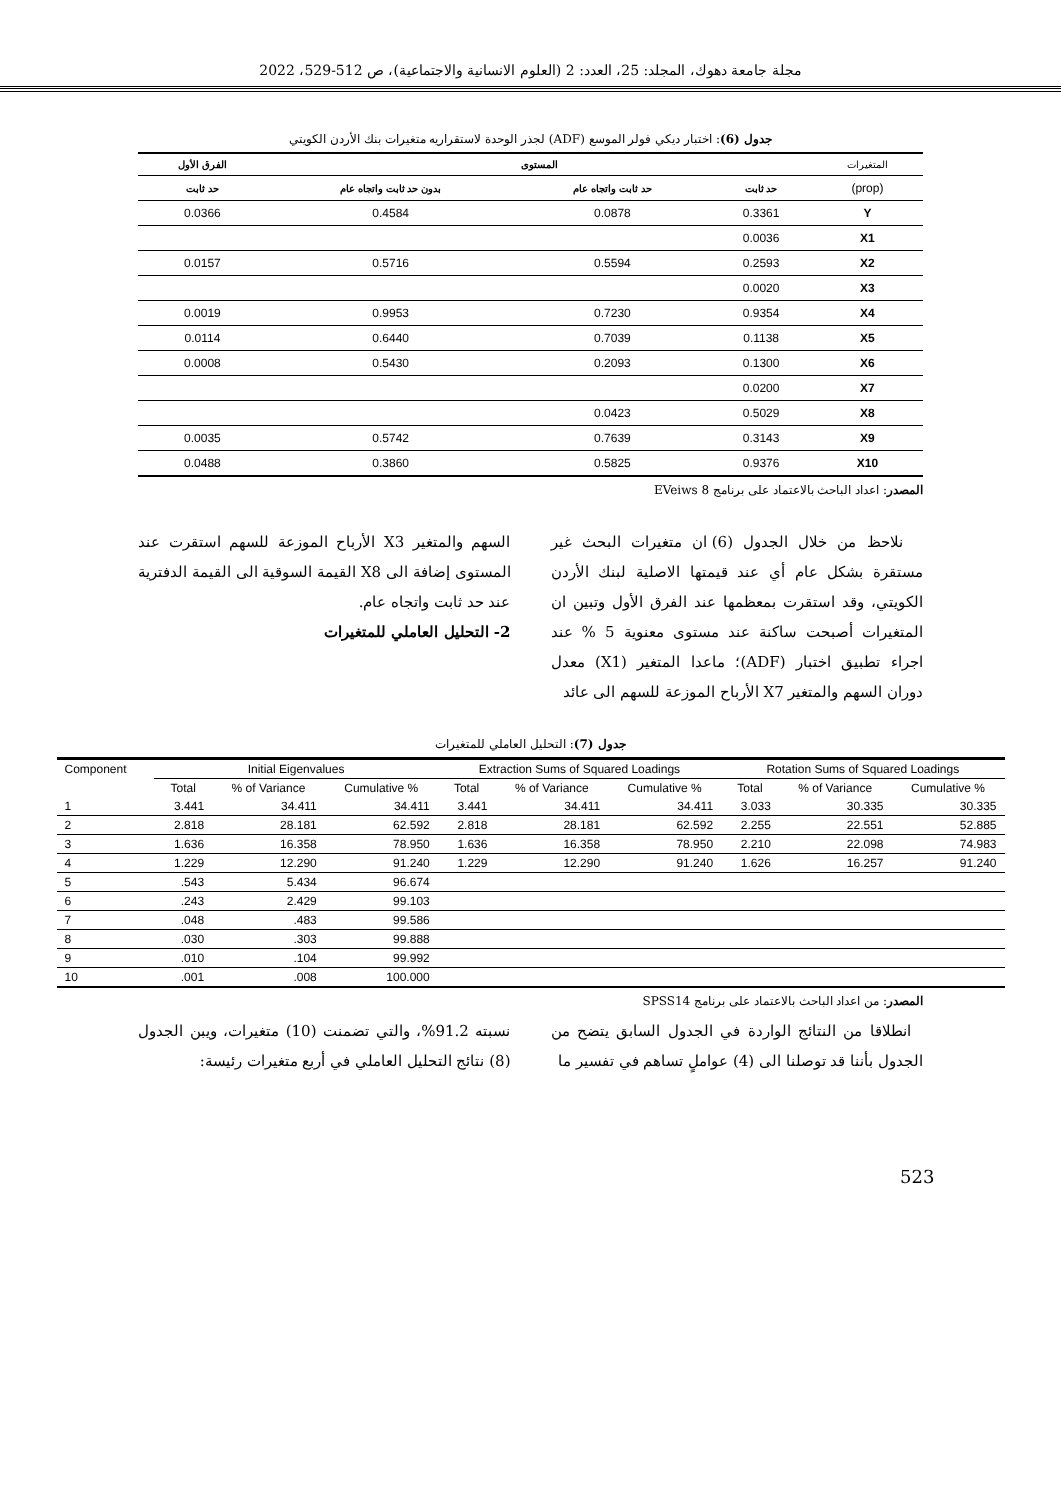مجلة جامعة دهوك، المجلد: 25، العدد: 2 (العلوم الانسانية والاجتماعية)، ص 512-529، 2022
جدول (6): اختبار ديكي فولر الموسع (ADF) لجذر الوحدة لاستقراريه متغيرات بنك الأردن الكويتي
| المتغيرات | المستوى | | | الفرق الأول |
| --- | --- | --- | --- | --- |
| (prop) | حد ثابت | حد ثابت واتجاه عام | بدون حد ثابت واتجاه عام | حد ثابت |
| Y | 0.3361 | 0.0878 | 0.4584 | 0.0366 |
| X1 | 0.0036 | | | |
| X2 | 0.2593 | 0.5594 | 0.5716 | 0.0157 |
| X3 | 0.0020 | | | |
| X4 | 0.9354 | 0.7230 | 0.9953 | 0.0019 |
| X5 | 0.1138 | 0.7039 | 0.6440 | 0.0114 |
| X6 | 0.1300 | 0.2093 | 0.5430 | 0.0008 |
| X7 | 0.0200 | | | |
| X8 | 0.5029 | 0.0423 | | |
| X9 | 0.3143 | 0.7639 | 0.5742 | 0.0035 |
| X10 | 0.9376 | 0.5825 | 0.3860 | 0.0488 |
المصدر: اعداد الباحث بالاعتماد على برنامج EVeiws 8
نلاحظ من خلال الجدول (6) ان متغيرات البحث غير مستقرة بشكل عام أي عند قيمتها الاصلية لبنك الأردن الكويتي، وقد استقرت بمعظمها عند الفرق الأول وتبين ان المتغيرات أصبحت ساكنة عند مستوى معنوية 5 % عند اجراء تطبيق اختبار (ADF)؛ ماعدا المتغير (X1) معدل دوران السهم والمتغير X7 الأرباح الموزعة للسهم الى عائد
السهم والمتغير X3 الأرباح الموزعة للسهم استقرت عند المستوى إضافة الى X8 القيمة السوقية الى القيمة الدفترية عند حد ثابت واتجاه عام.
2- التحليل العاملي للمتغيرات
جدول (7): التحليل العاملي للمتغيرات
| Component | Initial Eigenvalues | | | Extraction Sums of Squared Loadings | | | Rotation Sums of Squared Loadings | | |
| --- | --- | --- | --- | --- | --- | --- | --- | --- | --- |
| | Total | % of Variance | Cumulative % | Total | % of Variance | Cumulative % | Total | % of Variance | Cumulative % |
| 1 | 3.441 | 34.411 | 34.411 | 3.441 | 34.411 | 34.411 | 3.033 | 30.335 | 30.335 |
| 2 | 2.818 | 28.181 | 62.592 | 2.818 | 28.181 | 62.592 | 2.255 | 22.551 | 52.885 |
| 3 | 1.636 | 16.358 | 78.950 | 1.636 | 16.358 | 78.950 | 2.210 | 22.098 | 74.983 |
| 4 | 1.229 | 12.290 | 91.240 | 1.229 | 12.290 | 91.240 | 1.626 | 16.257 | 91.240 |
| 5 | .543 | 5.434 | 96.674 | | | | | | |
| 6 | .243 | 2.429 | 99.103 | | | | | | |
| 7 | .048 | .483 | 99.586 | | | | | | |
| 8 | .030 | .303 | 99.888 | | | | | | |
| 9 | .010 | .104 | 99.992 | | | | | | |
| 10 | .001 | .008 | 100.000 | | | | | | |
المصدر: من اعداد الباحث بالاعتماد على برنامج SPSS14
انطلاقا من النتائج الواردة في الجدول السابق يتضح من الجدول بأننا قد توصلنا الى (4) عواملٍ تساهم في تفسير ما
نسبته 91.2%، والتي تضمنت (10) متغيرات، ويبن الجدول (8) نتائج التحليل العاملي في أربع متغيرات رئيسة:
523